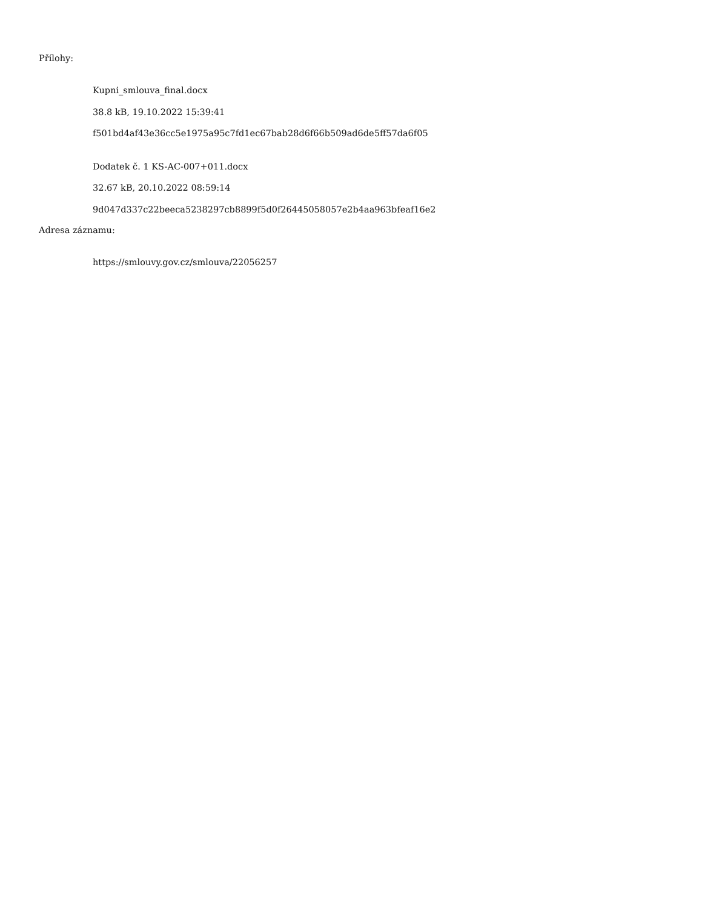Přílohy:
Kupni_smlouva_final.docx
38.8 kB, 19.10.2022 15:39:41
f501bd4af43e36cc5e1975a95c7fd1ec67bab28d6f66b509ad6de5ff57da6f05
Dodatek č. 1 KS-AC-007+011.docx
32.67 kB, 20.10.2022 08:59:14
9d047d337c22beeca5238297cb8899f5d0f26445058057e2b4aa963bfeaf16e2
Adresa záznamu:
https://smlouvy.gov.cz/smlouva/22056257